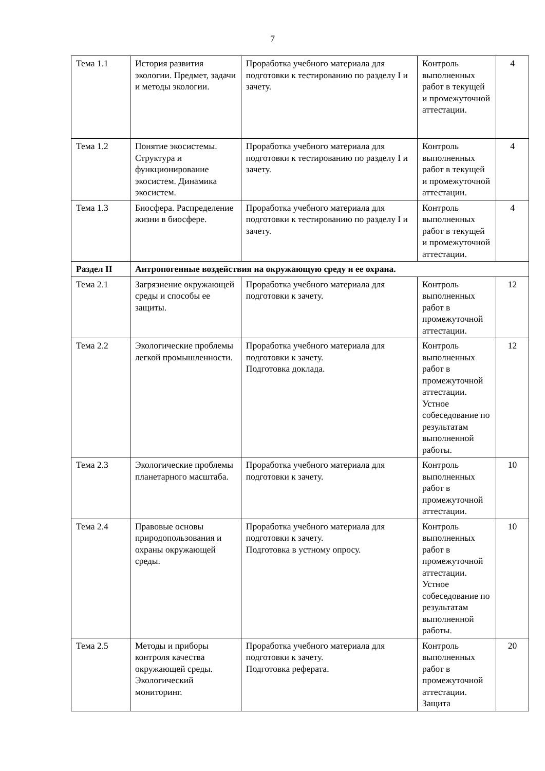7
| Тема 1.1 | История развития экологии. Предмет, задачи и методы экологии. | Проработка учебного материала для подготовки к тестированию по разделу I и зачету. | Контроль выполненных работ в текущей и промежуточной аттестации. | 4 |
| Тема 1.2 | Понятие экосистемы. Структура и функционирование экосистем. Динамика экосистем. | Проработка учебного материала для подготовки к тестированию по разделу I и зачету. | Контроль выполненных работ в текущей и промежуточной аттестации. | 4 |
| Тема 1.3 | Биосфера. Распределение жизни в биосфере. | Проработка учебного материала для подготовки к тестированию по разделу I и зачету. | Контроль выполненных работ в текущей и промежуточной аттестации. | 4 |
| Раздел II | Антропогенные воздействия на окружающую среду и ее охрана. | | | |
| Тема 2.1 | Загрязнение окружающей среды и способы ее защиты. | Проработка учебного материала для подготовки к зачету. | Контроль выполненных работ в промежуточной аттестации. | 12 |
| Тема 2.2 | Экологические проблемы легкой промышленности. | Проработка учебного материала для подготовки к зачету. Подготовка доклада. | Контроль выполненных работ в промежуточной аттестации. Устное собеседование по результатам выполненной работы. | 12 |
| Тема 2.3 | Экологические проблемы планетарного масштаба. | Проработка учебного материала для подготовки к зачету. | Контроль выполненных работ в промежуточной аттестации. | 10 |
| Тема 2.4 | Правовые основы природопользования и охраны окружающей среды. | Проработка учебного материала для подготовки к зачету. Подготовка в устному опросу. | Контроль выполненных работ в промежуточной аттестации. Устное собеседование по результатам выполненной работы. | 10 |
| Тема 2.5 | Методы и приборы контроля качества окружающей среды. Экологический мониторинг. | Проработка учебного материала для подготовки к зачету. Подготовка реферата. | Контроль выполненных работ в промежуточной аттестации. Защита | 20 |